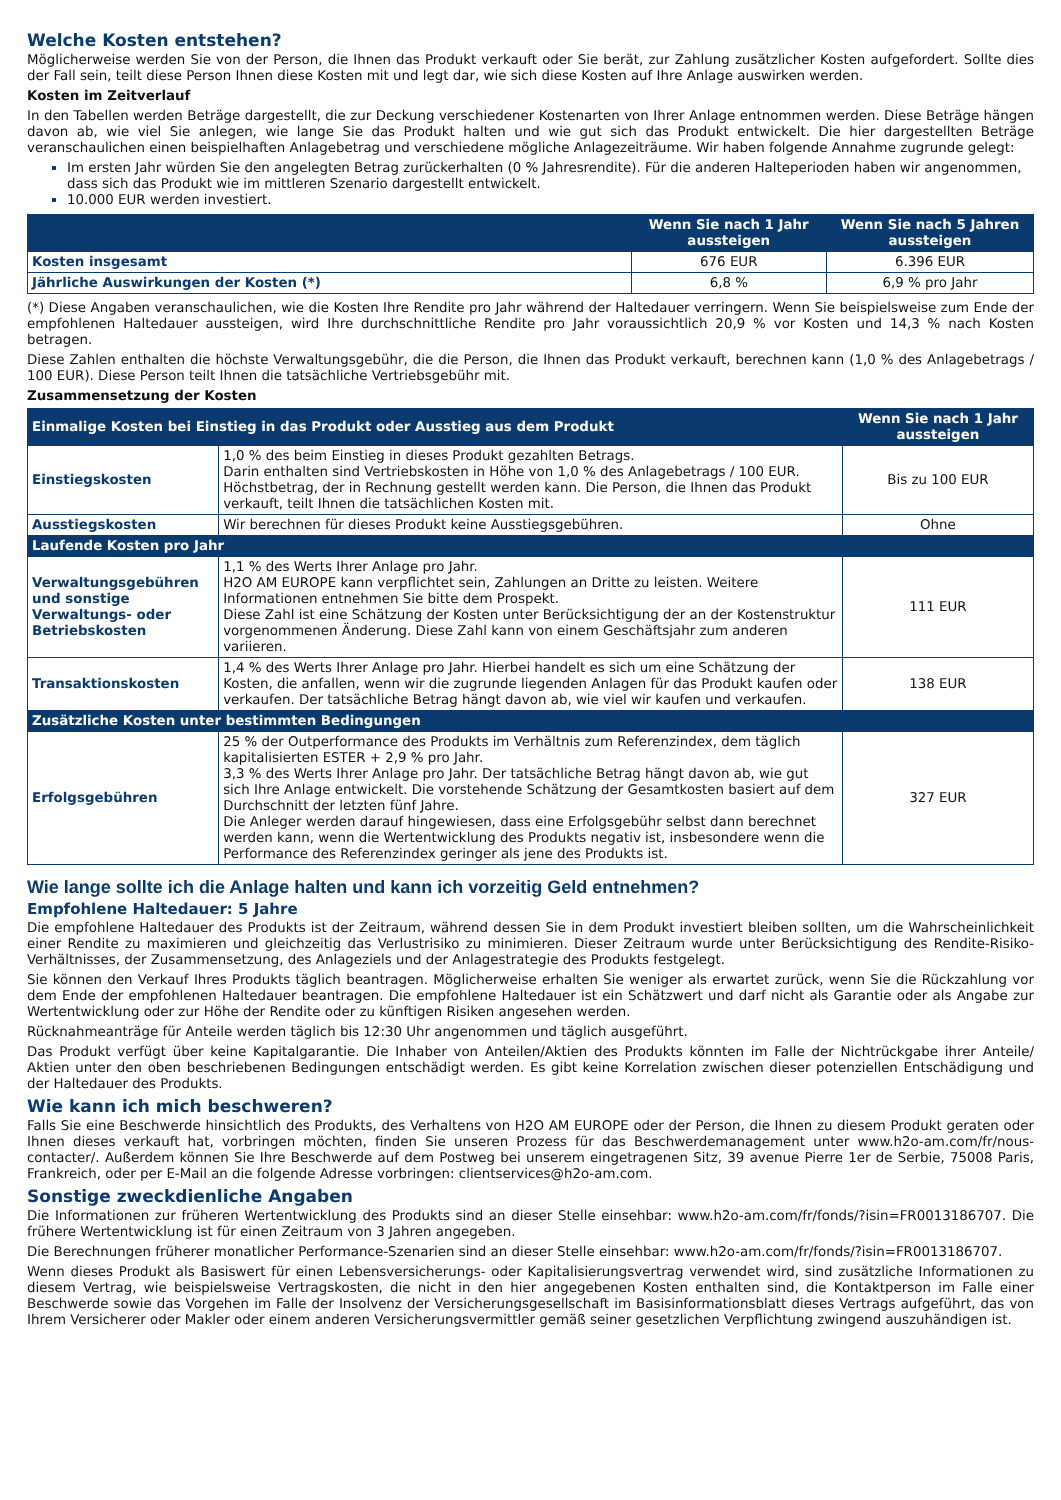Welche Kosten entstehen?
Möglicherweise werden Sie von der Person, die Ihnen das Produkt verkauft oder Sie berät, zur Zahlung zusätzlicher Kosten aufgefordert. Sollte dies der Fall sein, teilt diese Person Ihnen diese Kosten mit und legt dar, wie sich diese Kosten auf Ihre Anlage auswirken werden.
Kosten im Zeitverlauf
In den Tabellen werden Beträge dargestellt, die zur Deckung verschiedener Kostenarten von Ihrer Anlage entnommen werden. Diese Beträge hängen davon ab, wie viel Sie anlegen, wie lange Sie das Produkt halten und wie gut sich das Produkt entwickelt. Die hier dargestellten Beträge veranschaulichen einen beispielhaften Anlagebetrag und verschiedene mögliche Anlagezeiträume. Wir haben folgende Annahme zugrunde gelegt:
Im ersten Jahr würden Sie den angelegten Betrag zurückerhalten (0 % Jahresrendite). Für die anderen Halteperioden haben wir angenommen, dass sich das Produkt wie im mittleren Szenario dargestellt entwickelt.
10.000 EUR werden investiert.
| | Wenn Sie nach 1 Jahr aussteigen | Wenn Sie nach 5 Jahren aussteigen |
| --- | --- | --- |
| Kosten insgesamt | 676 EUR | 6.396 EUR |
| Jährliche Auswirkungen der Kosten (*) | 6,8 % | 6,9 % pro Jahr |
(*) Diese Angaben veranschaulichen, wie die Kosten Ihre Rendite pro Jahr während der Haltedauer verringern. Wenn Sie beispielsweise zum Ende der empfohlenen Haltedauer aussteigen, wird Ihre durchschnittliche Rendite pro Jahr voraussichtlich 20,9 % vor Kosten und 14,3 % nach Kosten betragen.
Diese Zahlen enthalten die höchste Verwaltungsgebühr, die die Person, die Ihnen das Produkt verkauft, berechnen kann (1,0 % des Anlagebetrags / 100 EUR). Diese Person teilt Ihnen die tatsächliche Vertriebsgebühr mit.
Zusammensetzung der Kosten
| Einmalige Kosten bei Einstieg in das Produkt oder Ausstieg aus dem Produkt | | Wenn Sie nach 1 Jahr aussteigen |
| --- | --- | --- |
| Einstiegskosten | 1,0 % des beim Einstieg in dieses Produkt gezahlten Betrags. Darin enthalten sind Vertriebskosten in Höhe von 1,0 % des Anlagebetrags / 100 EUR. Höchstbetrag, der in Rechnung gestellt werden kann. Die Person, die Ihnen das Produkt verkauft, teilt Ihnen die tatsächlichen Kosten mit. | Bis zu 100 EUR |
| Ausstiegskosten | Wir berechnen für dieses Produkt keine Ausstiegsgebühren. | Ohne |
| Laufende Kosten pro Jahr | | |
| Verwaltungsgebühren und sonstige Verwaltungs- oder Betriebskosten | 1,1 % des Werts Ihrer Anlage pro Jahr. H2O AM EUROPE kann verpflichtet sein, Zahlungen an Dritte zu leisten. Weitere Informationen entnehmen Sie bitte dem Prospekt. Diese Zahl ist eine Schätzung der Kosten unter Berücksichtigung der an der Kostenstruktur vorgenommenen Änderung. Diese Zahl kann von einem Geschäftsjahr zum anderen variieren. | 111 EUR |
| Transaktionskosten | 1,4 % des Werts Ihrer Anlage pro Jahr. Hierbei handelt es sich um eine Schätzung der Kosten, die anfallen, wenn wir die zugrunde liegenden Anlagen für das Produkt kaufen oder verkaufen. Der tatsächliche Betrag hängt davon ab, wie viel wir kaufen und verkaufen. | 138 EUR |
| Zusätzliche Kosten unter bestimmten Bedingungen | | |
| Erfolgsgebühren | 25 % der Outperformance des Produkts im Verhältnis zum Referenzindex, dem täglich kapitalisierten ESTER + 2,9 % pro Jahr. 3,3 % des Werts Ihrer Anlage pro Jahr. Der tatsächliche Betrag hängt davon ab, wie gut sich Ihre Anlage entwickelt. Die vorstehende Schätzung der Gesamtkosten basiert auf dem Durchschnitt der letzten fünf Jahre. Die Anleger werden darauf hingewiesen, dass eine Erfolgsgebühr selbst dann berechnet werden kann, wenn die Wertentwicklung des Produkts negativ ist, insbesondere wenn die Performance des Referenzindex geringer als jene des Produkts ist. | 327 EUR |
Wie lange sollte ich die Anlage halten und kann ich vorzeitig Geld entnehmen?
Empfohlene Haltedauer: 5 Jahre
Die empfohlene Haltedauer des Produkts ist der Zeitraum, während dessen Sie in dem Produkt investiert bleiben sollten, um die Wahrscheinlichkeit einer Rendite zu maximieren und gleichzeitig das Verlustrisiko zu minimieren. Dieser Zeitraum wurde unter Berücksichtigung des Rendite-Risiko-Verhältnisses, der Zusammensetzung, des Anlageziels und der Anlagestrategie des Produkts festgelegt.
Sie können den Verkauf Ihres Produkts täglich beantragen. Möglicherweise erhalten Sie weniger als erwartet zurück, wenn Sie die Rückzahlung vor dem Ende der empfohlenen Haltedauer beantragen. Die empfohlene Haltedauer ist ein Schätzwert und darf nicht als Garantie oder als Angabe zur Wertentwicklung oder zur Höhe der Rendite oder zu künftigen Risiken angesehen werden.
Rücknahmeanträge für Anteile werden täglich bis 12:30 Uhr angenommen und täglich ausgeführt.
Das Produkt verfügt über keine Kapitalgarantie. Die Inhaber von Anteilen/Aktien des Produkts könnten im Falle der Nichtrückgabe ihrer Anteile/ Aktien unter den oben beschriebenen Bedingungen entschädigt werden. Es gibt keine Korrelation zwischen dieser potenziellen Entschädigung und der Haltedauer des Produkts.
Wie kann ich mich beschweren?
Falls Sie eine Beschwerde hinsichtlich des Produkts, des Verhaltens von H2O AM EUROPE oder der Person, die Ihnen zu diesem Produkt geraten oder Ihnen dieses verkauft hat, vorbringen möchten, finden Sie unseren Prozess für das Beschwerdemanagement unter www.h2o-am.com/fr/nous-contacter/. Außerdem können Sie Ihre Beschwerde auf dem Postweg bei unserem eingetragenen Sitz, 39 avenue Pierre 1er de Serbie, 75008 Paris, Frankreich, oder per E-Mail an die folgende Adresse vorbringen: clientservices@h2o-am.com.
Sonstige zweckdienliche Angaben
Die Informationen zur früheren Wertentwicklung des Produkts sind an dieser Stelle einsehbar: www.h2o-am.com/fr/fonds/?isin=FR0013186707. Die frühere Wertentwicklung ist für einen Zeitraum von 3 Jahren angegeben.
Die Berechnungen früherer monatlicher Performance-Szenarien sind an dieser Stelle einsehbar: www.h2o-am.com/fr/fonds/?isin=FR0013186707.
Wenn dieses Produkt als Basiswert für einen Lebensversicherungs- oder Kapitalisierungsvertrag verwendet wird, sind zusätzliche Informationen zu diesem Vertrag, wie beispielsweise Vertragskosten, die nicht in den hier angegebenen Kosten enthalten sind, die Kontaktperson im Falle einer Beschwerde sowie das Vorgehen im Falle der Insolvenz der Versicherungsgesellschaft im Basisinformationsblatt dieses Vertrags aufgeführt, das von Ihrem Versicherer oder Makler oder einem anderen Versicherungsvermittler gemäß seiner gesetzlichen Verpflichtung zwingend auszuhändigen ist.